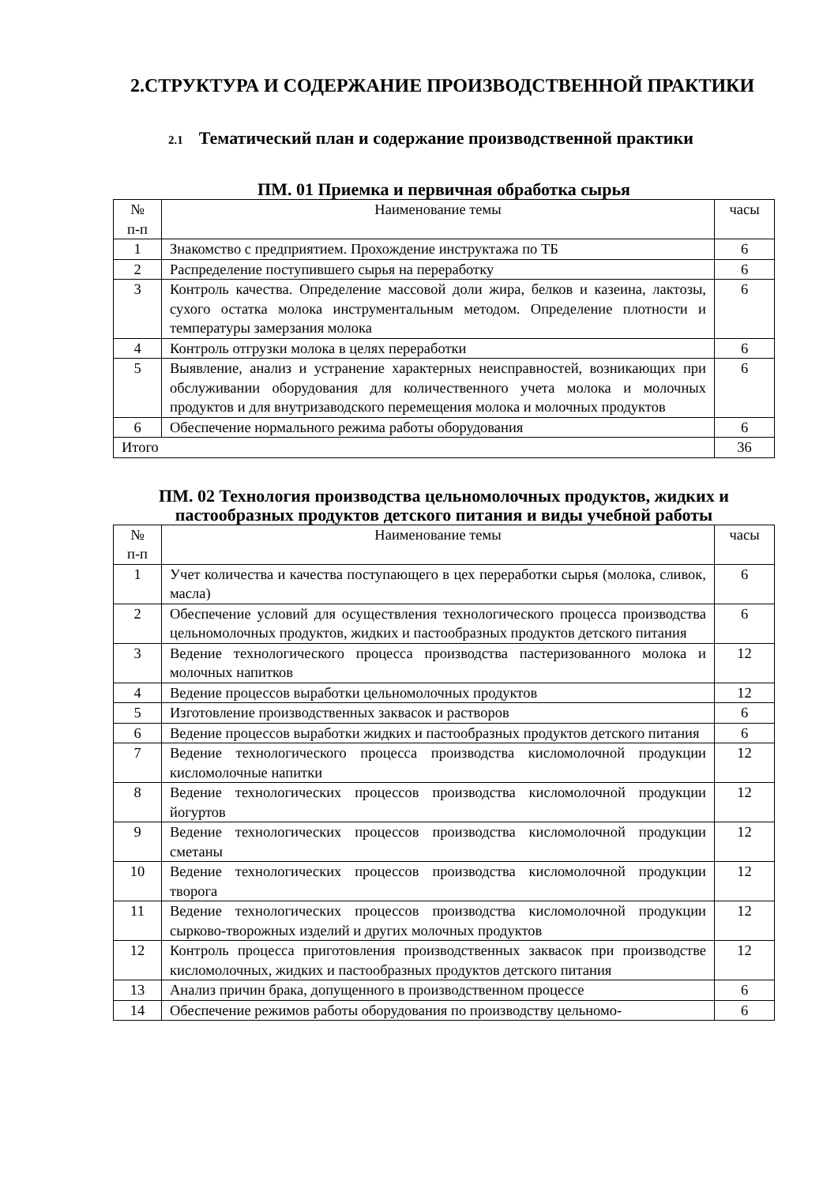2.СТРУКТУРА И СОДЕРЖАНИЕ ПРОИЗВОДСТВЕННОЙ ПРАКТИКИ
2.1 Тематический план и содержание производственной практики
ПМ. 01 Приемка и первичная обработка сырья
| № п-п | Наименование темы | часы |
| --- | --- | --- |
| 1 | Знакомство с предприятием. Прохождение инструктажа по ТБ | 6 |
| 2 | Распределение поступившего сырья на переработку | 6 |
| 3 | Контроль качества. Определение массовой доли жира, белков и казеина, лактозы, сухого остатка молока инструментальным методом. Определение плотности и температуры замерзания молока | 6 |
| 4 | Контроль отгрузки молока в целях переработки | 6 |
| 5 | Выявление, анализ и устранение характерных неисправностей, возникающих при обслуживании оборудования для количественного учета молока и молочных продуктов и для внутризаводского перемещения молока и молочных продуктов | 6 |
| 6 | Обеспечение нормального режима работы оборудования | 6 |
| Итого | | 36 |
ПМ. 02 Технология производства цельномолочных продуктов, жидких и пастообразных продуктов детского питания и виды учебной работы
| № п-п | Наименование темы | часы |
| --- | --- | --- |
| 1 | Учет количества и качества поступающего в цех переработки сырья (молока, сливок, масла) | 6 |
| 2 | Обеспечение условий для осуществления технологического процесса производства цельномолочных продуктов, жидких и пастообразных продуктов детского питания | 6 |
| 3 | Ведение технологического процесса производства пастеризованного молока и молочных напитков | 12 |
| 4 | Ведение процессов выработки цельномолочных продуктов | 12 |
| 5 | Изготовление производственных заквасок и растворов | 6 |
| 6 | Ведение процессов выработки жидких и пастообразных продуктов детского питания | 6 |
| 7 | Ведение технологического процесса производства кисломолочной продукции кисломолочные напитки | 12 |
| 8 | Ведение технологических процессов производства кисломолочной продукции йогуртов | 12 |
| 9 | Ведение технологических процессов производства кисломолочной продукции сметаны | 12 |
| 10 | Ведение технологических процессов производства кисломолочной продукции творога | 12 |
| 11 | Ведение технологических процессов производства кисломолочной продукции сырково-творожных изделий и других молочных продуктов | 12 |
| 12 | Контроль процесса приготовления производственных заквасок при производстве кисломолочных, жидких и пастообразных продуктов детского питания | 12 |
| 13 | Анализ причин брака, допущенного в производственном процессе | 6 |
| 14 | Обеспечение режимов работы оборудования по производству цельномо- | 6 |